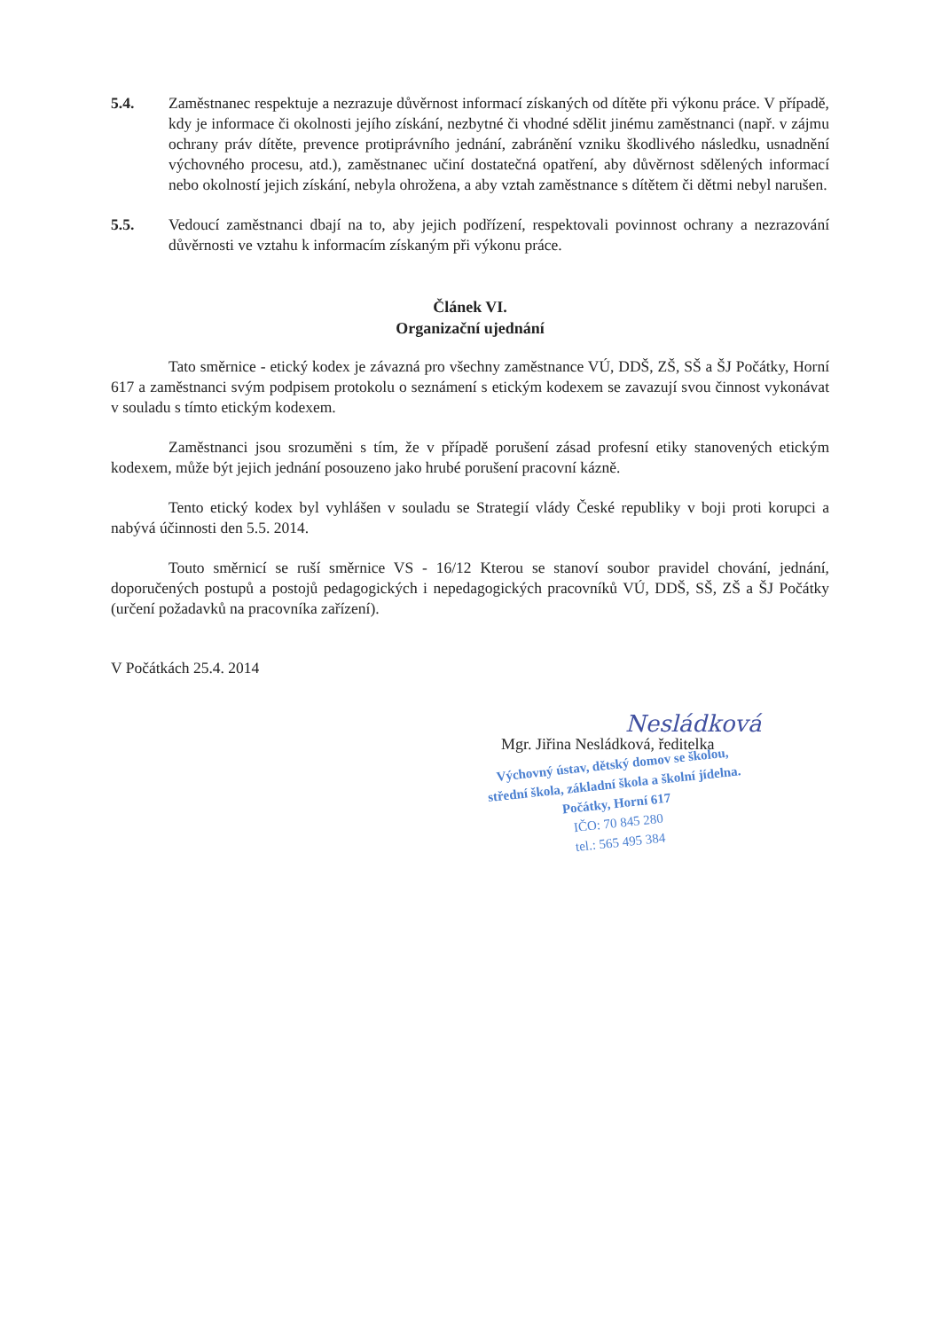5.4. Zaměstnanec respektuje a nezrazuje důvěrnost informací získaných od dítěte při výkonu práce. V případě, kdy je informace či okolnosti jejího získání, nezbytné či vhodné sdělit jinému zaměstnanci (např. v zájmu ochrany práv dítěte, prevence protiprávního jednání, zabránění vzniku škodlivého následku, usnadnění výchovného procesu, atd.), zaměstnanec učiní dostatečná opatření, aby důvěrnost sdělených informací nebo okolností jejich získání, nebyla ohrožena, a aby vztah zaměstnance s dítětem či dětmi nebyl narušen.
5.5. Vedoucí zaměstnanci dbají na to, aby jejich podřízení, respektovali povinnost ochrany a nezrazování důvěrnosti ve vztahu k informacím získaným při výkonu práce.
Článek VI.
Organizační ujednání
Tato směrnice - etický kodex je závazná pro všechny zaměstnance VÚ, DDŠ, ZŠ, SŠ a ŠJ Počátky, Horní 617 a zaměstnanci svým podpisem protokolu o seznámení s etickým kodexem se zavazují svou činnost vykonávat v souladu s tímto etickým kodexem.
Zaměstnanci jsou srozuměni s tím, že v případě porušení zásad profesní etiky stanovených etickým kodexem, může být jejich jednání posouzeno jako hrubé porušení pracovní kázně.
Tento etický kodex byl vyhlášen v souladu se Strategií vlády České republiky v boji proti korupci a nabývá účinnosti den 5.5. 2014.
Touto směrnicí se ruší směrnice VS - 16/12 Kterou se stanoví soubor pravidel chování, jednání, doporučených postupů a postojů pedagogických i nepedagogických pracovníků VÚ, DDŠ, SŠ, ZŠ a ŠJ Počátky (určení požadavků na pracovníka zařízení).
V Počátkách 25.4. 2014
Nesládková
Mgr. Jiřina Nesládková, ředitelka
Výchovný ústav, dětský domov se školou,
střední škola, základní škola a školní jídelna.
Počátky, Horní 617
IČO: 70 845 280
tel.: 565 495 384